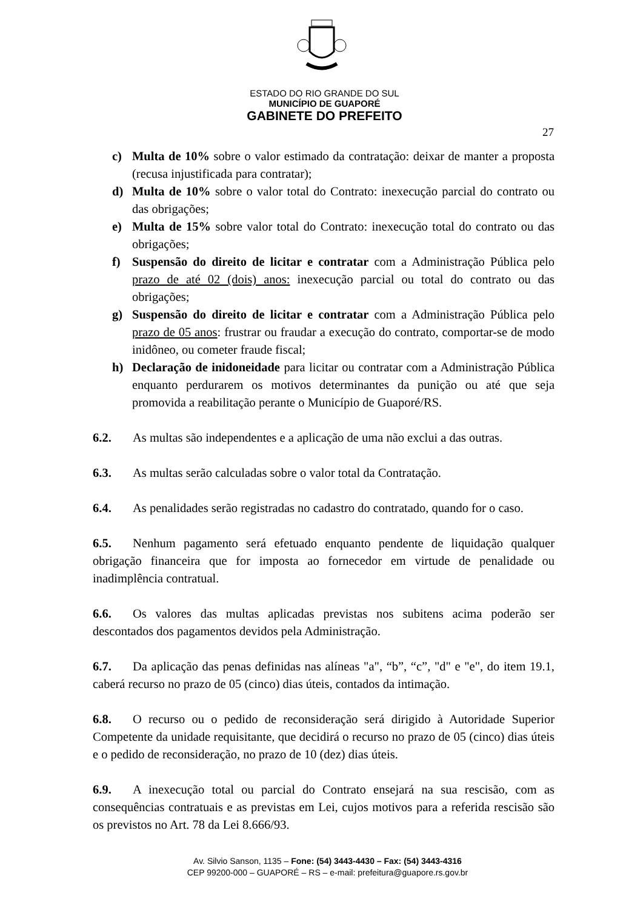ESTADO DO RIO GRANDE DO SUL
MUNICÍPIO DE GUAPORÉ
GABINETE DO PREFEITO
27
c) Multa de 10% sobre o valor estimado da contratação: deixar de manter a proposta (recusa injustificada para contratar);
d) Multa de 10% sobre o valor total do Contrato: inexecução parcial do contrato ou das obrigações;
e) Multa de 15% sobre valor total do Contrato: inexecução total do contrato ou das obrigações;
f) Suspensão do direito de licitar e contratar com a Administração Pública pelo prazo de até 02 (dois) anos: inexecução parcial ou total do contrato ou das obrigações;
g) Suspensão do direito de licitar e contratar com a Administração Pública pelo prazo de 05 anos: frustrar ou fraudar a execução do contrato, comportar-se de modo inidôneo, ou cometer fraude fiscal;
h) Declaração de inidoneidade para licitar ou contratar com a Administração Pública enquanto perdurarem os motivos determinantes da punição ou até que seja promovida a reabilitação perante o Município de Guaporé/RS.
6.2. As multas são independentes e a aplicação de uma não exclui a das outras.
6.3. As multas serão calculadas sobre o valor total da Contratação.
6.4. As penalidades serão registradas no cadastro do contratado, quando for o caso.
6.5. Nenhum pagamento será efetuado enquanto pendente de liquidação qualquer obrigação financeira que for imposta ao fornecedor em virtude de penalidade ou inadimplência contratual.
6.6. Os valores das multas aplicadas previstas nos subitens acima poderão ser descontados dos pagamentos devidos pela Administração.
6.7. Da aplicação das penas definidas nas alíneas "a", “b”, “c”, "d" e "e", do item 19.1, caberá recurso no prazo de 05 (cinco) dias úteis, contados da intimação.
6.8. O recurso ou o pedido de reconsideração será dirigido à Autoridade Superior Competente da unidade requisitante, que decidirá o recurso no prazo de 05 (cinco) dias úteis e o pedido de reconsideração, no prazo de 10 (dez) dias úteis.
6.9. A inexecução total ou parcial do Contrato ensejará na sua rescisão, com as consequências contratuais e as previstas em Lei, cujos motivos para a referida rescisão são os previstos no Art. 78 da Lei 8.666/93.
Av. Silvio Sanson, 1135 – Fone: (54) 3443-4430 – Fax: (54) 3443-4316
CEP 99200-000 – GUAPORÉ – RS – e-mail: prefeitura@guapore.rs.gov.br